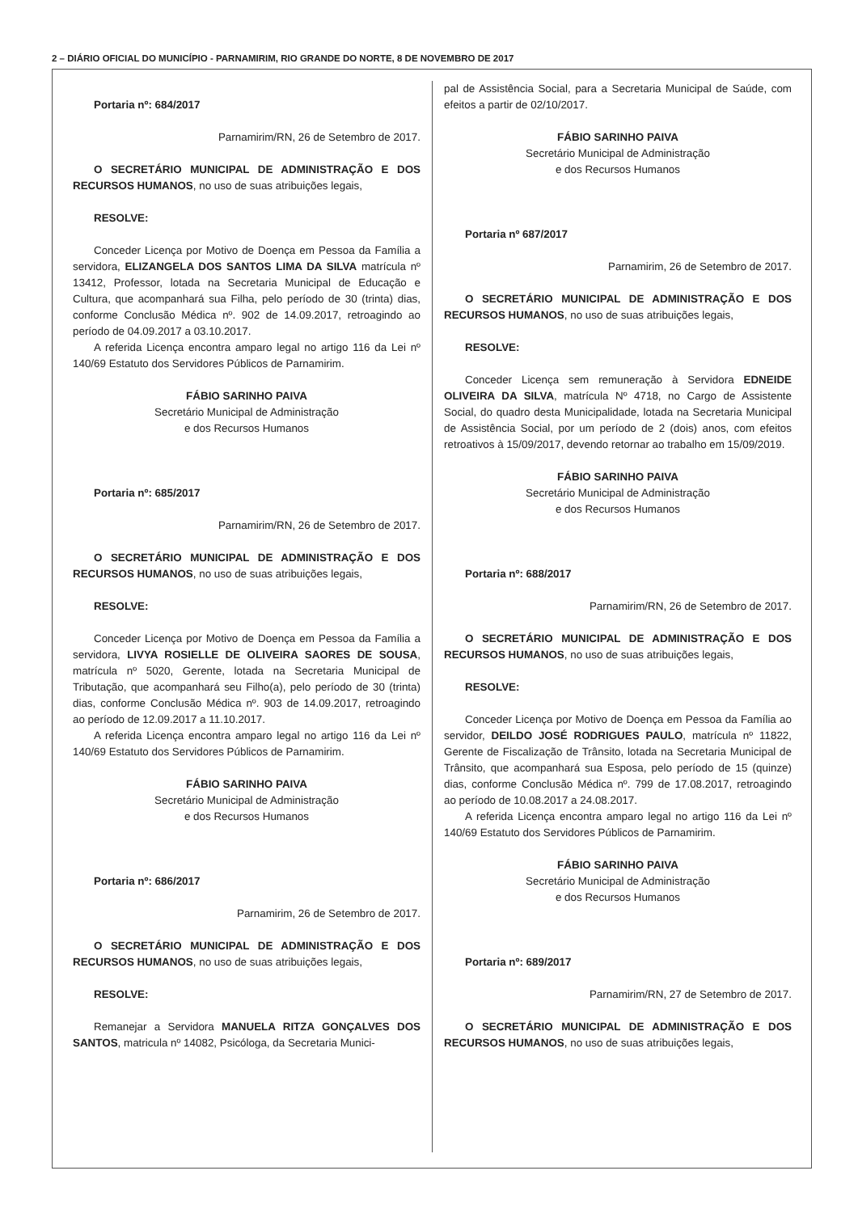2 – DIÁRIO OFICIAL DO MUNICÍPIO - PARNAMIRIM, RIO GRANDE DO NORTE, 8 DE NOVEMBRO DE 2017
Portaria nº: 684/2017
Parnamirim/RN, 26 de Setembro de 2017.
O SECRETÁRIO MUNICIPAL DE ADMINISTRAÇÃO E DOS RECURSOS HUMANOS, no uso de suas atribuições legais,
RESOLVE:
Conceder Licença por Motivo de Doença em Pessoa da Família a servidora, ELIZANGELA DOS SANTOS LIMA DA SILVA matrícula nº 13412, Professor, lotada na Secretaria Municipal de Educação e Cultura, que acompanhará sua Filha, pelo período de 30 (trinta) dias, conforme Conclusão Médica nº. 902 de 14.09.2017, retroagindo ao período de 04.09.2017 a 03.10.2017.
A referida Licença encontra amparo legal no artigo 116 da Lei nº 140/69 Estatuto dos Servidores Públicos de Parnamirim.
FÁBIO SARINHO PAIVA
Secretário Municipal de Administração
e dos Recursos Humanos
Portaria nº: 685/2017
Parnamirim/RN, 26 de Setembro de 2017.
O SECRETÁRIO MUNICIPAL DE ADMINISTRAÇÃO E DOS RECURSOS HUMANOS, no uso de suas atribuições legais,
RESOLVE:
Conceder Licença por Motivo de Doença em Pessoa da Família a servidora, LIVYA ROSIELLE DE OLIVEIRA SAORES DE SOUSA, matrícula nº 5020, Gerente, lotada na Secretaria Municipal de Tributação, que acompanhará seu Filho(a), pelo período de 30 (trinta) dias, conforme Conclusão Médica nº. 903 de 14.09.2017, retroagindo ao período de 12.09.2017 a 11.10.2017.
A referida Licença encontra amparo legal no artigo 116 da Lei nº 140/69 Estatuto dos Servidores Públicos de Parnamirim.
FÁBIO SARINHO PAIVA
Secretário Municipal de Administração
e dos Recursos Humanos
Portaria nº: 686/2017
Parnamirim, 26 de Setembro de 2017.
O SECRETÁRIO MUNICIPAL DE ADMINISTRAÇÃO E DOS RECURSOS HUMANOS, no uso de suas atribuições legais,
RESOLVE:
Remanejar a Servidora MANUELA RITZA GONÇALVES DOS SANTOS, matricula nº 14082, Psicóloga, da Secretaria Munici-
pal de Assistência Social, para a Secretaria Municipal de Saúde, com efeitos a partir de 02/10/2017.
FÁBIO SARINHO PAIVA
Secretário Municipal de Administração
e dos Recursos Humanos
Portaria nº 687/2017
Parnamirim, 26 de Setembro de 2017.
O SECRETÁRIO MUNICIPAL DE ADMINISTRAÇÃO E DOS RECURSOS HUMANOS, no uso de suas atribuições legais,
RESOLVE:
Conceder Licença sem remuneração à Servidora EDNEIDE OLIVEIRA DA SILVA, matrícula Nº 4718, no Cargo de Assistente Social, do quadro desta Municipalidade, lotada na Secretaria Municipal de Assistência Social, por um período de 2 (dois) anos, com efeitos retroativos à 15/09/2017, devendo retornar ao trabalho em 15/09/2019.
FÁBIO SARINHO PAIVA
Secretário Municipal de Administração
e dos Recursos Humanos
Portaria nº: 688/2017
Parnamirim/RN, 26 de Setembro de 2017.
O SECRETÁRIO MUNICIPAL DE ADMINISTRAÇÃO E DOS RECURSOS HUMANOS, no uso de suas atribuições legais,
RESOLVE:
Conceder Licença por Motivo de Doença em Pessoa da Família ao servidor, DEILDO JOSÉ RODRIGUES PAULO, matrícula nº 11822, Gerente de Fiscalização de Trânsito, lotada na Secretaria Municipal de Trânsito, que acompanhará sua Esposa, pelo período de 15 (quinze) dias, conforme Conclusão Médica nº. 799 de 17.08.2017, retroagindo ao período de 10.08.2017 a 24.08.2017.
A referida Licença encontra amparo legal no artigo 116 da Lei nº 140/69 Estatuto dos Servidores Públicos de Parnamirim.
FÁBIO SARINHO PAIVA
Secretário Municipal de Administração
e dos Recursos Humanos
Portaria nº: 689/2017
Parnamirim/RN, 27 de Setembro de 2017.
O SECRETÁRIO MUNICIPAL DE ADMINISTRAÇÃO E DOS RECURSOS HUMANOS, no uso de suas atribuições legais,